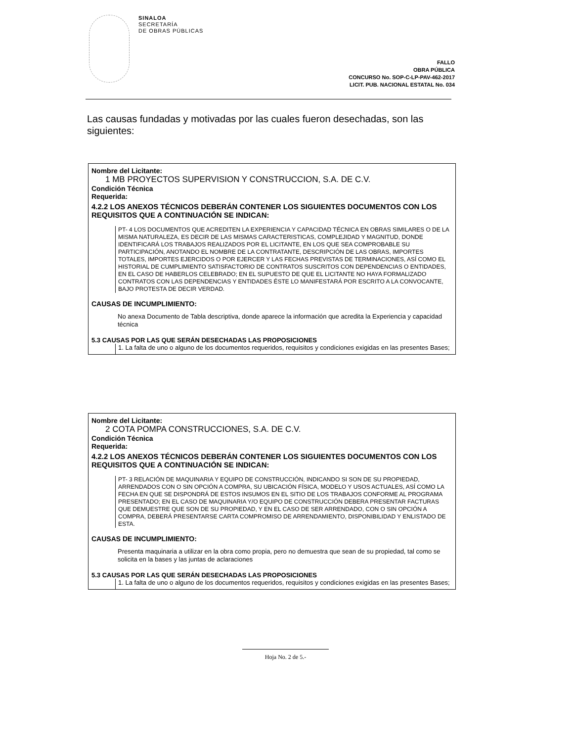SINALOA
SECRETARÍA
DE OBRAS PÚBLICAS
FALLO
OBRA PÚBLICA
CONCURSO No. SOP-C-LP-PAV-462-2017
LICIT. PUB. NACIONAL ESTATAL No. 034
Las causas fundadas y motivadas por las cuales fueron desechadas, son las siguientes:
Nombre del Licitante:
1 MB PROYECTOS SUPERVISION Y CONSTRUCCION, S.A. DE C.V.
Condición Técnica
Requerida:
4.2.2 LOS ANEXOS TÉCNICOS DEBERÁN CONTENER LOS SIGUIENTES DOCUMENTOS CON LOS REQUISITOS QUE A CONTINUACIÓN SE INDICAN:
PT- 4 LOS DOCUMENTOS QUE ACREDITEN LA EXPERIENCIA Y CAPACIDAD TÉCNICA EN OBRAS SIMILARES O DE LA MISMA NATURALEZA, ES DECIR DE LAS MISMAS CARACTERISTICAS, COMPLEJIDAD Y MAGNITUD, DONDE IDENTIFICARÁ LOS TRABAJOS REALIZADOS POR EL LICITANTE, EN LOS QUE SEA COMPROBABLE SU PARTICIPACIÓN, ANOTANDO EL NOMBRE DE LA CONTRATANTE, DESCRIPCIÓN DE LAS OBRAS, IMPORTES TOTALES, IMPORTES EJERCIDOS O POR EJERCER Y LAS FECHAS PREVISTAS DE TERMINACIONES, ASÍ COMO EL HISTORIAL DE CUMPLIMIENTO SATISFACTORIO DE CONTRATOS SUSCRITOS CON DEPENDENCIAS O ENTIDADES, EN EL CASO DE HABERLOS CELEBRADO; EN EL SUPUESTO DE QUE EL LICITANTE NO HAYA FORMALIZADO CONTRATOS CON LAS DEPENDENCIAS Y ENTIDADES ÉSTE LO MANIFESTARÁ POR ESCRITO A LA CONVOCANTE, BAJO PROTESTA DE DECIR VERDAD.
CAUSAS DE INCUMPLIMIENTO:
No anexa Documento de Tabla descriptiva, donde aparece la información que acredita la Experiencia y capacidad técnica
5.3 CAUSAS POR LAS QUE SERÁN DESECHADAS LAS PROPOSICIONES
1. La falta de uno o alguno de los documentos requeridos, requisitos y condiciones exigidas en las presentes Bases;
Nombre del Licitante:
2 COTA POMPA CONSTRUCCIONES, S.A. DE C.V.
Condición Técnica
Requerida:
4.2.2 LOS ANEXOS TÉCNICOS DEBERÁN CONTENER LOS SIGUIENTES DOCUMENTOS CON LOS REQUISITOS QUE A CONTINUACIÓN SE INDICAN:
PT- 3 RELACIÓN DE MAQUINARIA Y EQUIPO DE CONSTRUCCIÓN, INDICANDO SI SON DE SU PROPIEDAD, ARRENDADOS CON O SIN OPCIÓN A COMPRA, SU UBICACIÓN FÍSICA, MODELO Y USOS ACTUALES, ASÍ COMO LA FECHA EN QUE SE DISPONDRÁ DE ESTOS INSUMOS EN EL SITIO DE LOS TRABAJOS CONFORME AL PROGRAMA PRESENTADO; EN EL CASO DE MAQUINARIA Y/O EQUIPO DE CONSTRUCCIÓN DEBERA PRESENTAR FACTURAS QUE DEMUESTRE QUE SON DE SU PROPIEDAD, Y EN EL CASO DE SER ARRENDADO, CON O SIN OPCIÓN A COMPRA, DEBERÁ PRESENTARSE CARTA COMPROMISO DE ARRENDAMIENTO, DISPONIBILIDAD Y ENLISTADO DE ESTA.
CAUSAS DE INCUMPLIMIENTO:
Presenta maquinaria a utilizar en la obra como propia, pero no demuestra que sean de su propiedad, tal como se solicita en la bases y las juntas de aclaraciones
5.3 CAUSAS POR LAS QUE SERÁN DESECHADAS LAS PROPOSICIONES
1. La falta de uno o alguno de los documentos requeridos, requisitos y condiciones exigidas en las presentes Bases;
Hoja No. 2 de 5.-